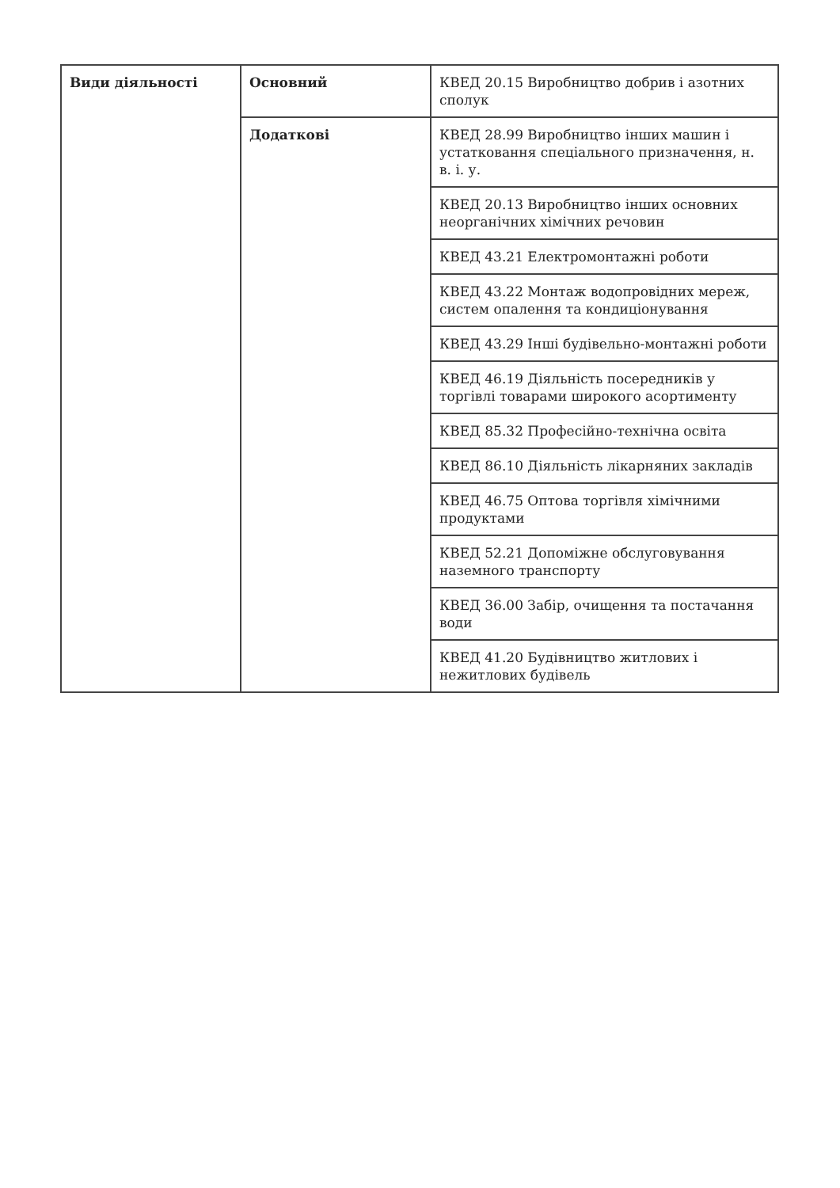| Види діяльності | Основний | КВЕД 20.15 Виробництво добрив і азотних сполук |
| | Додаткові | КВЕД 28.99 Виробництво інших машин і устатковання спеціального призначення, н. в. і. у. |
| | | КВЕД 20.13 Виробництво інших основних неорганічних хімічних речовин |
| | | КВЕД 43.21 Електромонтажні роботи |
| | | КВЕД 43.22 Монтаж водопровідних мереж, систем опалення та кондиціонування |
| | | КВЕД 43.29 Інші будівельно-монтажні роботи |
| | | КВЕД 46.19 Діяльність посередників у торгівлі товарами широкого асортименту |
| | | КВЕД 85.32 Професійно-технічна освіта |
| | | КВЕД 86.10 Діяльність лікарняних закладів |
| | | КВЕД 46.75 Оптова торгівля хімічними продуктами |
| | | КВЕД 52.21 Допоміжне обслуговування наземного транспорту |
| | | КВЕД 36.00 Забір, очищення та постачання води |
| | | КВЕД 41.20 Будівництво житлових і нежитлових будівель |